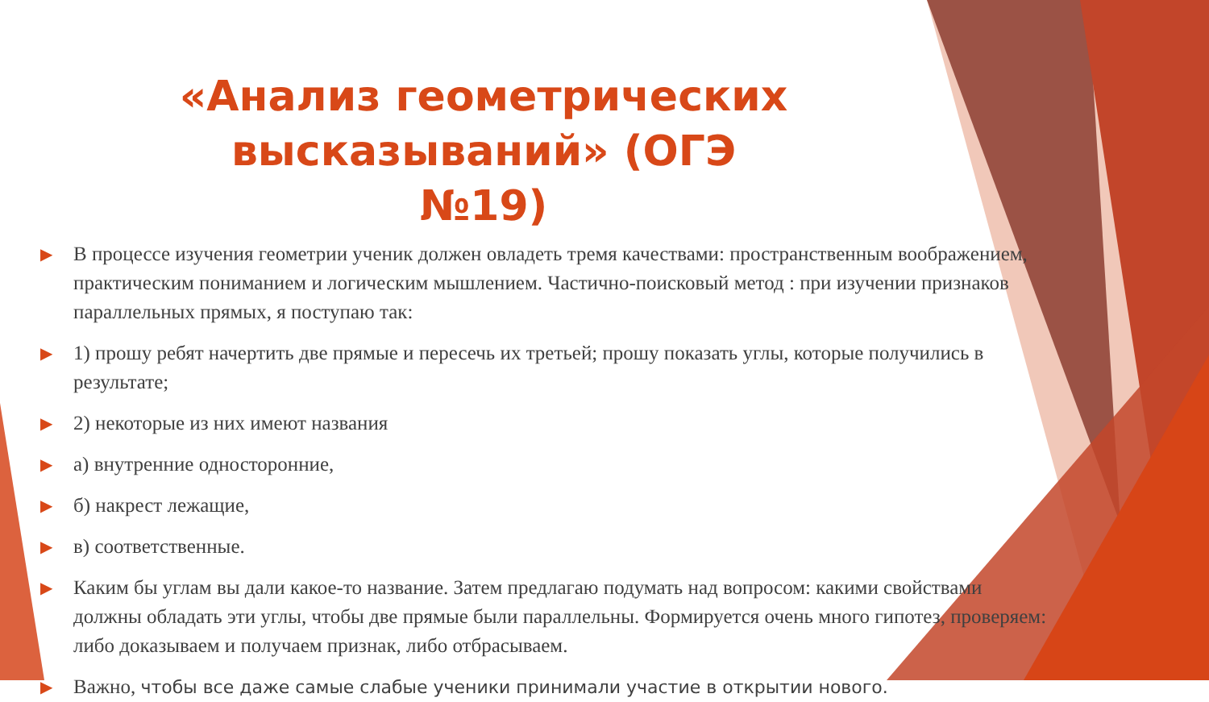«Анализ геометрических высказываний» (ОГЭ №19)
▶ В процессе изучения геометрии ученик должен овладеть тремя качествами: пространственным воображением, практическим пониманием и логическим мышлением. Частично-поисковый метод : при изучении признаков параллельных прямых, я поступаю так:
▶ 1) прошу ребят начертить две прямые и пересечь их третьей; прошу показать углы, которые получились в результате;
▶ 2) некоторые из них имеют названия
▶ а) внутренние односторонние,
▶ б) накрест лежащие,
▶ в) соответственные.
▶ Каким бы углам вы дали какое-то название. Затем предлагаю подумать над вопросом: какими свойствами должны обладать эти углы, чтобы две прямые были параллельны. Формируется очень много гипотез, проверяем: либо доказываем и получаем признак, либо отбрасываем.
▶ Важно, чтобы все даже самые слабые ученики принимали участие в открытии нового.